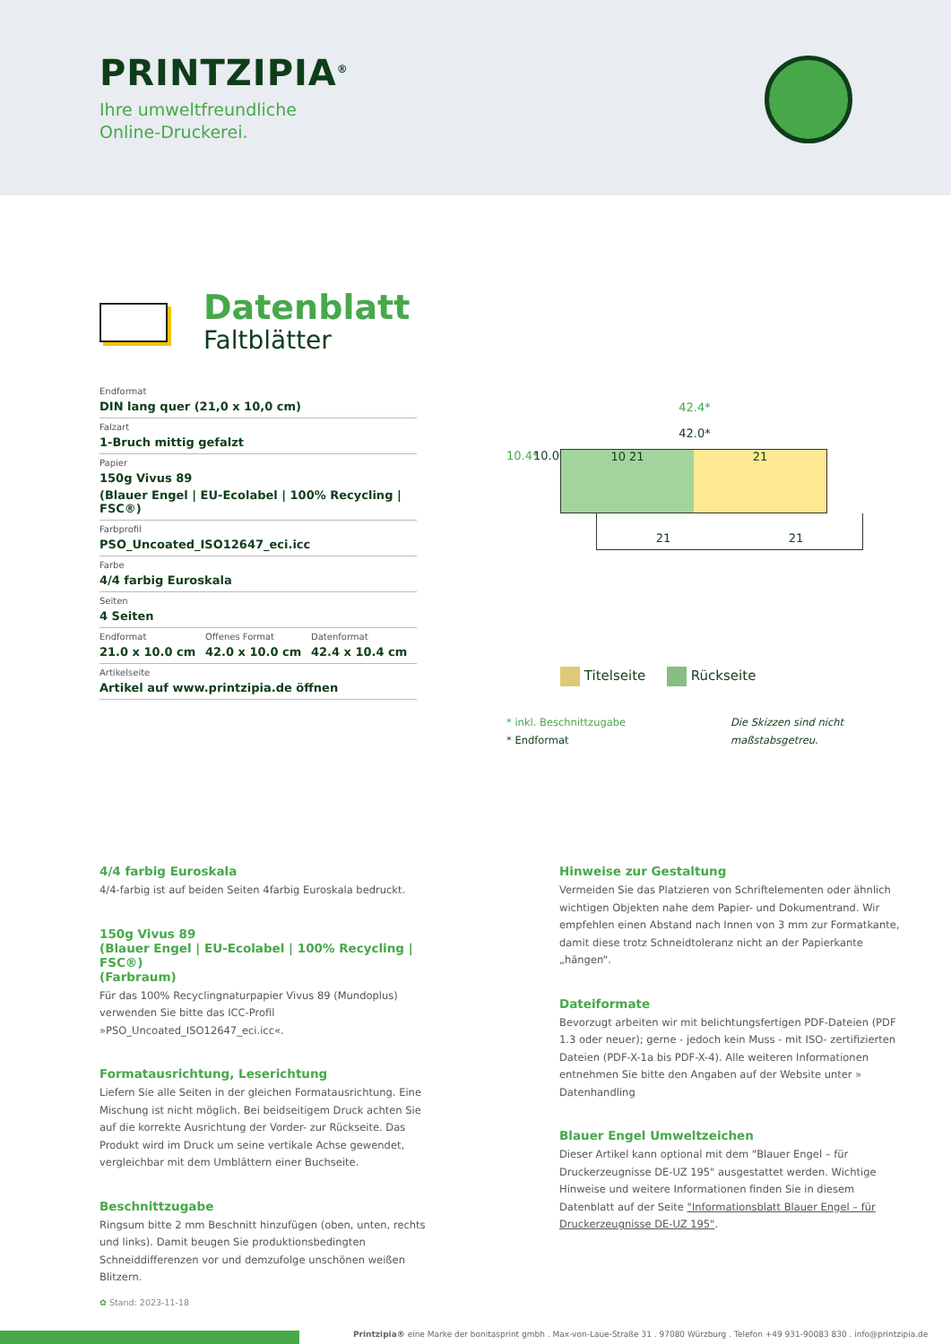PRINTZIPIA<sup>®</sup>
Ihre umweltfreundliche
Online-Druckerei.
Datenblatt
Faltblätter
Endformat
DIN lang quer (21,0 x 10,0 cm)
Falzart
1-Bruch mittig gefalzt
Papier
150g Vivus 89
(Blauer Engel | EU-Ecolabel | 100% Recycling | FSC®)
Farbprofil
PSO_Uncoated_ISO12647_eci.icc
Farbe
4/4 farbig Euroskala
Seiten
4 Seiten
Endformat
21.0 x 10.0 cm
Offenes Format
42.0 x 10.0 cm
Datenformat
42.4 x 10.4 cm
Artikelseite
Artikel auf www.printzipia.de öffnen
42.4*
42.0*
10.4* 10.0*
10 21 21
21 21
Titelseite Rückseite
* inkl. Beschnittzugabe
* Endformat
Die Skizzen sind nicht
maßstabsgetreu.
4/4 farbig Euroskala
4/4-farbig ist auf beiden Seiten 4farbig Euroskala bedruckt.
150g Vivus 89
(Blauer Engel | EU-Ecolabel | 100% Recycling | FSC®)
(Farbraum)
Für das 100% Recyclingnaturpapier Vivus 89 (Mundoplus) verwenden Sie bitte das ICC-Profil »PSO_Uncoated_ISO12647_eci.icc«.
Formatausrichtung, Leserichtung
Liefern Sie alle Seiten in der gleichen Formatausrichtung. Eine Mischung ist nicht möglich. Bei beidseitigem Druck achten Sie auf die korrekte Ausrichtung der Vorder- zur Rückseite. Das Produkt wird im Druck um seine vertikale Achse gewendet, vergleichbar mit dem Umblättern einer Buchseite.
Beschnittzugabe
Ringsum bitte 2 mm Beschnitt hinzufügen (oben, unten, rechts und links). Damit beugen Sie produktionsbedingten Schneiddifferenzen vor und demzufolge unschönen weißen Blitzern.
Hinweise zur Gestaltung
Vermeiden Sie das Platzieren von Schriftelementen oder ähnlich wichtigen Objekten nahe dem Papier- und Dokumentrand. Wir empfehlen einen Abstand nach Innen von 3 mm zur Formatkante, damit diese trotz Schneidtoleranz nicht an der Papierkante „hängen“.
Dateiformate
Bevorzugt arbeiten wir mit belichtungsfertigen PDF-Dateien (PDF 1.3 oder neuer); gerne - jedoch kein Muss - mit ISO- zertifizierten Dateien (PDF-X-1a bis PDF-X-4). Alle weiteren Informationen entnehmen Sie bitte den Angaben auf der Website unter » Datenhandling
Blauer Engel Umweltzeichen
Dieser Artikel kann optional mit dem "Blauer Engel – für Druckerzeugnisse DE-UZ 195" ausgestattet werden. Wichtige Hinweise und weitere Informationen finden Sie in diesem Datenblatt auf der Seite "Informationsblatt Blauer Engel – für Druckerzeugnisse DE-UZ 195".
✿ Stand: 2023-11-18
Printzipia® eine Marke der bonitasprint gmbh . Max-von-Laue-Straße 31 . 97080 Würzburg . Telefon +49 931-90083 830 . info@printzipia.de